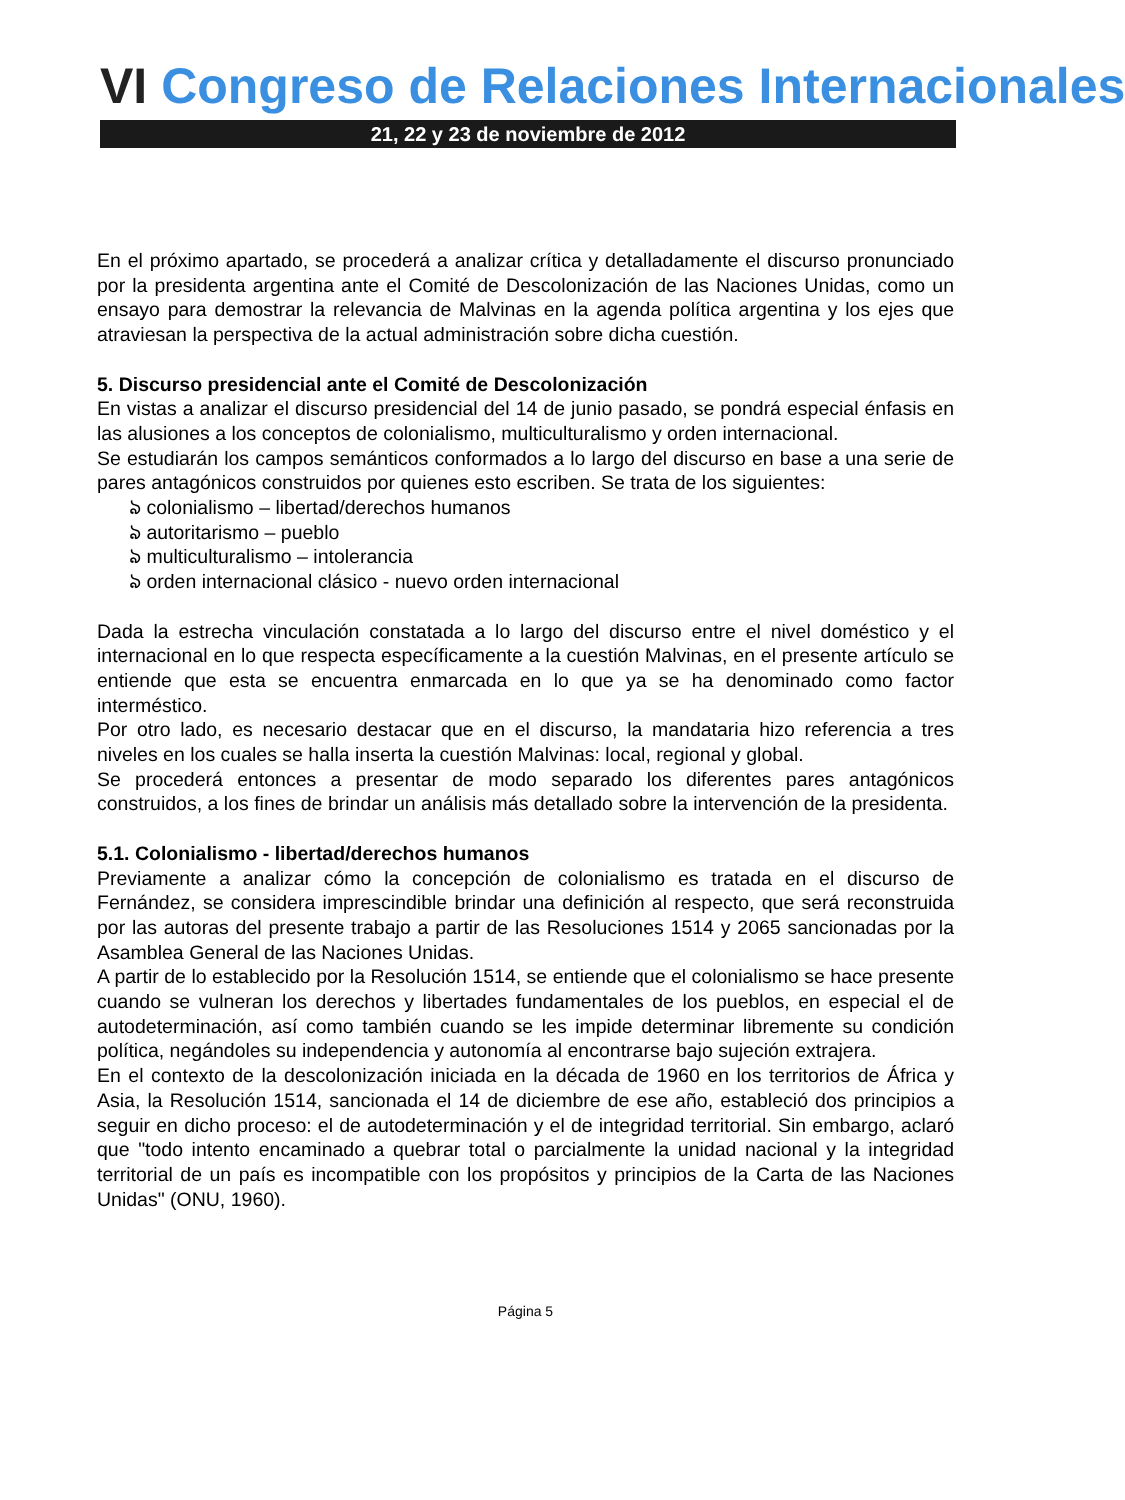VI Congreso de Relaciones Internacionales
21, 22 y 23 de noviembre de 2012
En el próximo apartado, se procederá a analizar crítica y detalladamente el discurso pronunciado por la presidenta argentina ante el Comité de Descolonización de las Naciones Unidas, como un ensayo para demostrar la relevancia de Malvinas en la agenda política argentina y los ejes que atraviesan la perspectiva de la actual administración sobre dicha cuestión.
5. Discurso presidencial ante el Comité de Descolonización
En vistas a analizar el discurso presidencial del 14 de junio pasado, se pondrá especial énfasis en las alusiones a los conceptos de colonialismo, multiculturalismo y orden internacional.
Se estudiarán los campos semánticos conformados a lo largo del discurso en base a una serie de pares antagónicos construidos por quienes esto escriben. Se trata de los siguientes:
ঌ colonialismo – libertad/derechos humanos
ঌ autoritarismo – pueblo
ঌ multiculturalismo – intolerancia
ঌ orden internacional clásico - nuevo orden internacional
Dada la estrecha vinculación constatada a lo largo del discurso entre el nivel doméstico y el internacional en lo que respecta específicamente a la cuestión Malvinas, en el presente artículo se entiende que esta se encuentra enmarcada en lo que ya se ha denominado como factor interméstico.
Por otro lado, es necesario destacar que en el discurso, la mandataria hizo referencia a tres niveles en los cuales se halla inserta la cuestión Malvinas: local, regional y global.
Se procederá entonces a presentar de modo separado los diferentes pares antagónicos construidos, a los fines de brindar un análisis más detallado sobre la intervención de la presidenta.
5.1. Colonialismo - libertad/derechos humanos
Previamente a analizar cómo la concepción de colonialismo es tratada en el discurso de Fernández, se considera imprescindible brindar una definición al respecto, que será reconstruida por las autoras del presente trabajo a partir de las Resoluciones 1514 y 2065 sancionadas por la Asamblea General de las Naciones Unidas.
A partir de lo establecido por la Resolución 1514, se entiende que el colonialismo se hace presente cuando se vulneran los derechos y libertades fundamentales de los pueblos, en especial el de autodeterminación, así como también cuando se les impide determinar libremente su condición política, negándoles su independencia y autonomía al encontrarse bajo sujeción extrajera.
En el contexto de la descolonización iniciada en la década de 1960 en los territorios de África y Asia, la Resolución 1514, sancionada el 14 de diciembre de ese año, estableció dos principios a seguir en dicho proceso: el de autodeterminación y el de integridad territorial. Sin embargo, aclaró que "todo intento encaminado a quebrar total o parcialmente la unidad nacional y la integridad territorial de un país es incompatible con los propósitos y principios de la Carta de las Naciones Unidas" (ONU, 1960).
Página 5